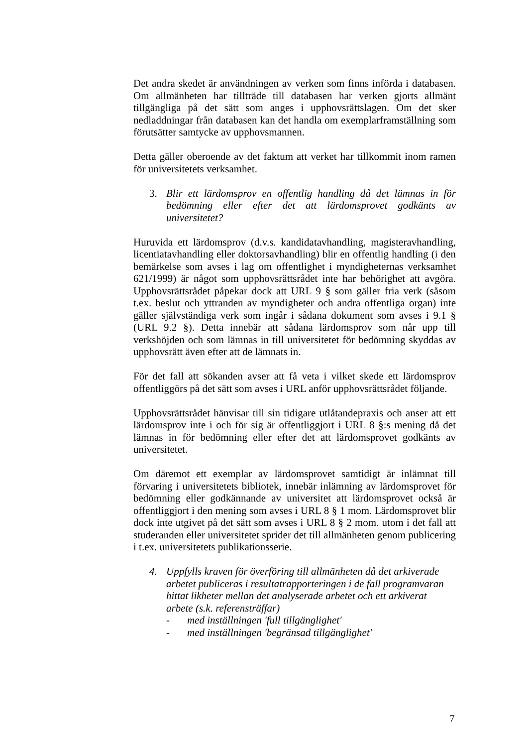Det andra skedet är användningen av verken som finns införda i databasen. Om allmänheten har tillträde till databasen har verken gjorts allmänt tillgängliga på det sätt som anges i upphovsrättslagen. Om det sker nedladdningar från databasen kan det handla om exemplarframställning som förutsätter samtycke av upphovsmannen.
Detta gäller oberoende av det faktum att verket har tillkommit inom ramen för universitetets verksamhet.
3. Blir ett lärdomsprov en offentlig handling då det lämnas in för bedömning eller efter det att lärdomsprovet godkänts av universitetet?
Huruvida ett lärdomsprov (d.v.s. kandidatavhandling, magisteravhandling, licentiatavhandling eller doktorsavhandling) blir en offentlig handling (i den bemärkelse som avses i lag om offentlighet i myndigheternas verksamhet 621/1999) är något som upphovsrättsrådet inte har behörighet att avgöra. Upphovsrättsrådet påpekar dock att URL 9 § som gäller fria verk (såsom t.ex. beslut och yttranden av myndigheter och andra offentliga organ) inte gäller självständiga verk som ingår i sådana dokument som avses i 9.1 § (URL 9.2 §). Detta innebär att sådana lärdomsprov som når upp till verkshöjden och som lämnas in till universitetet för bedömning skyddas av upphovsrätt även efter att de lämnats in.
För det fall att sökanden avser att få veta i vilket skede ett lärdomsprov offentliggörs på det sätt som avses i URL anför upphovsrättsrådet följande.
Upphovsrättsrådet hänvisar till sin tidigare utlåtandepraxis och anser att ett lärdomsprov inte i och för sig är offentliggjort i URL 8 §:s mening då det lämnas in för bedömning eller efter det att lärdomsprovet godkänts av universitetet.
Om däremot ett exemplar av lärdomsprovet samtidigt är inlämnat till förvaring i universitetets bibliotek, innebär inlämning av lärdomsprovet för bedömning eller godkännande av universitet att lärdomsprovet också är offentliggjort i den mening som avses i URL 8 § 1 mom. Lärdomsprovet blir dock inte utgivet på det sätt som avses i URL 8 § 2 mom. utom i det fall att studeranden eller universitetet sprider det till allmänheten genom publicering i t.ex. universitetets publikationsserie.
4. Uppfylls kraven för överföring till allmänheten då det arkiverade arbetet publiceras i resultatrapporteringen i de fall programvaran hittat likheter mellan det analyserade arbetet och ett arkiverat arbete (s.k. referensträffar)
- med inställningen 'full tillgänglighet'
- med inställningen 'begränsad tillgänglighet'
7